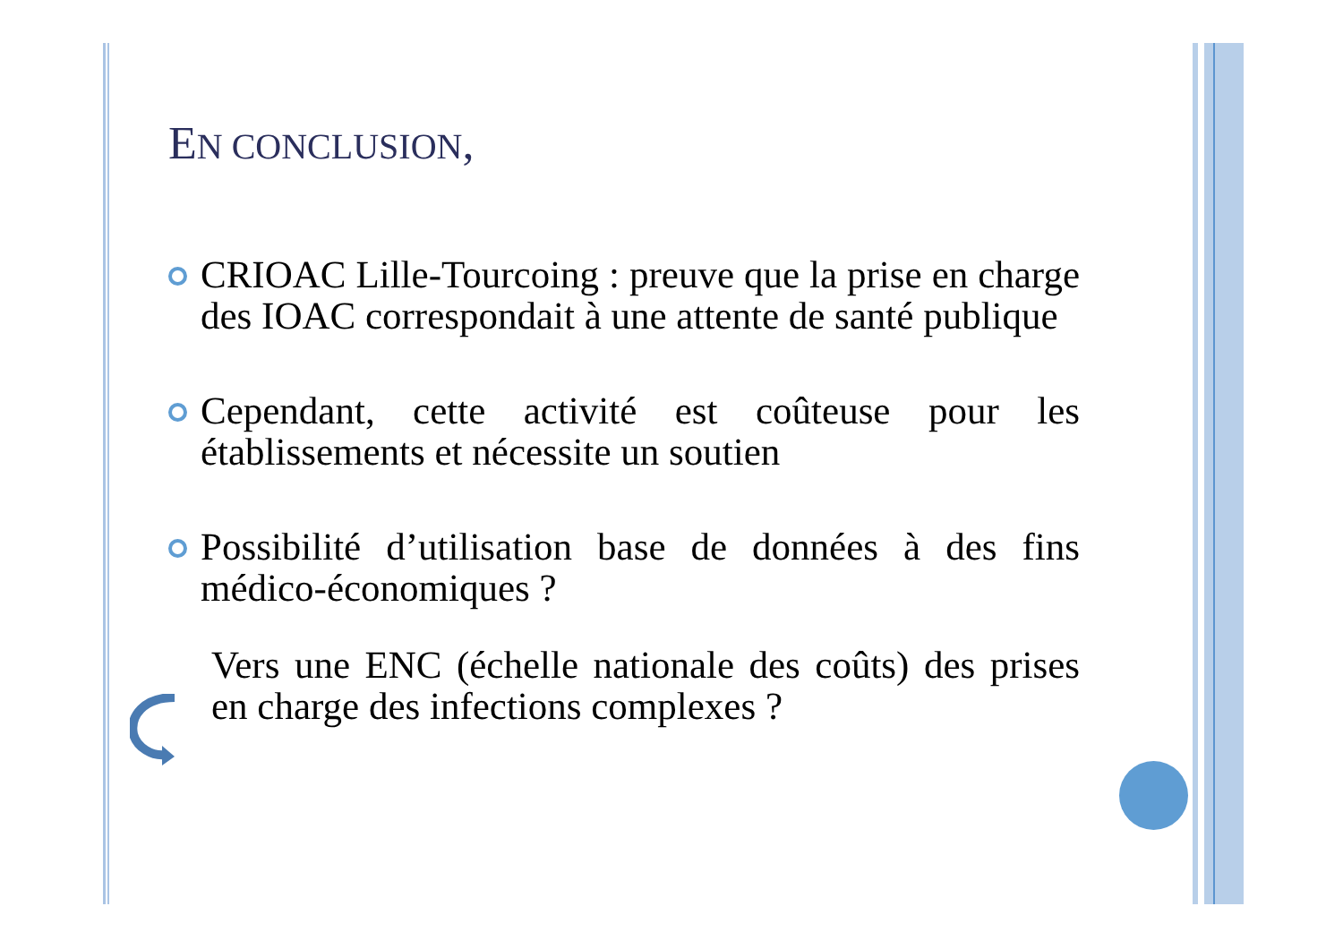EN CONCLUSION,
CRIOAC Lille-Tourcoing : preuve que la prise en charge des IOAC correspondait à une attente de santé publique
Cependant, cette activité est coûteuse pour les établissements et nécessite un soutien
Possibilité d’utilisation base de données à des fins médico-économiques ?
Vers une ENC (échelle nationale des coûts) des prises en charge des infections complexes ?